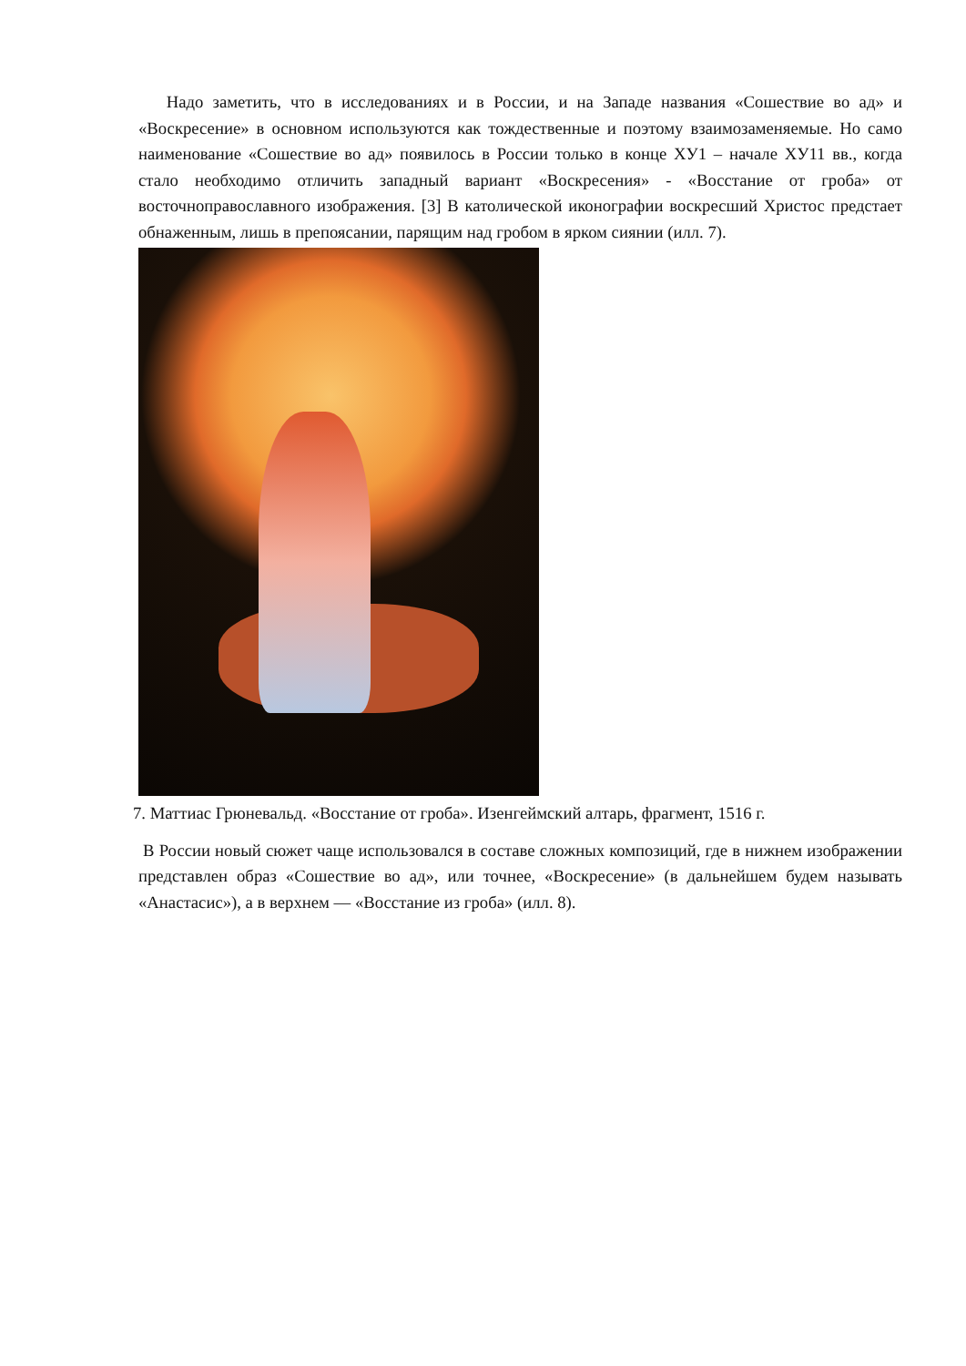Надо заметить, что в исследованиях и в России, и на Западе названия «Сошествие во ад» и «Воскресение» в основном используются как тождественные и поэтому взаимозаменяемые. Но само наименование «Сошествие во ад» появилось в России только в конце ХУ1 – начале ХУ11 вв., когда стало необходимо отличить западный вариант «Воскресения» - «Восстание от гроба» от восточноправославного изображения. [3] В католической иконографии воскресший Христос предстает обнаженным, лишь в препоясании, парящим над гробом в ярком сиянии (илл. 7).
7. Маттиас Грюневальд. «Восстание от гроба». Изенгеймский алтарь, фрагмент, 1516 г.
В России новый сюжет чаще использовался в составе сложных композиций, где в нижнем изображении представлен образ «Сошествие во ад», или точнее, «Воскресение» (в дальнейшем будем называть «Анастасис»), а в верхнем — «Восстание из гроба» (илл. 8).